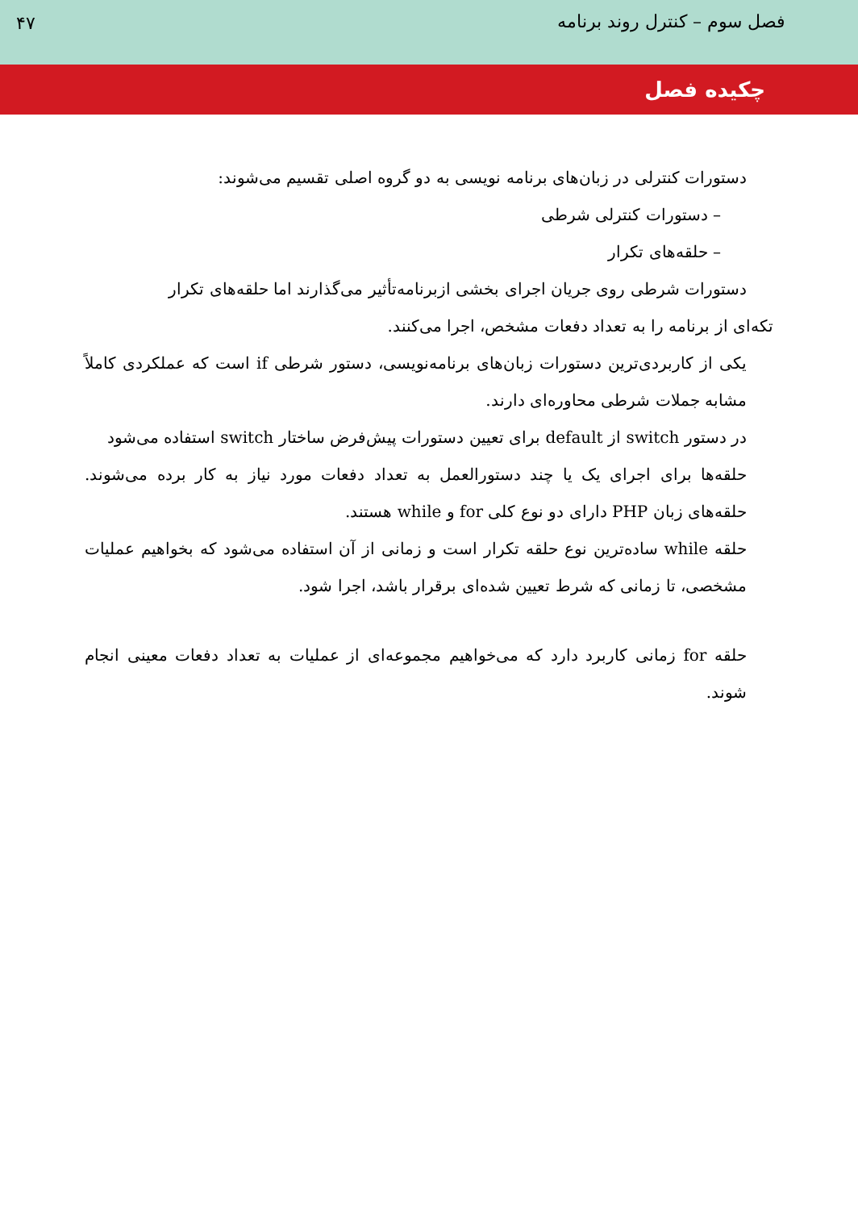فصل سوم – کنترل روند برنامه ۴۷
چکیده فصل
دستورات کنترلی در زبان‌های برنامه نویسی به دو گروه اصلی تقسیم می‌شوند:
– دستورات کنترلی شرطی
– حلقه‌های تکرار
دستورات شرطی روی جریان اجرای بخشی ازبرنامه‌تأثیر می‌گذارند اما حلقه‌های تکرار
تکه‌ای از برنامه را به تعداد دفعات مشخص، اجرا می‌کنند.
یکی از کاربردی‌ترین دستورات زبان‌های برنامه‌نویسی، دستور شرطی if است که عملکردی کاملاً مشابه جملات شرطی محاوره‌ای دارند.
در دستور switch از default برای تعیین دستورات پیش‌فرض ساختار switch استفاده می‌شود
حلقه‌ها برای اجرای یک یا چند دستورالعمل به تعداد دفعات مورد نیاز به کار برده می‌شوند. حلقه‌های زبان PHP دارای دو نوع کلی for و while هستند.
حلقه while ساده‌ترین نوع حلقه تکرار است و زمانی از آن استفاده می‌شود که بخواهیم عملیات مشخصی، تا زمانی که شرط تعیین شده‌ای برقرار باشد، اجرا شود.
حلقه for زمانی کاربرد دارد که می‌خواهیم مجموعه‌ای از عملیات به تعداد دفعات معینی انجام شوند.